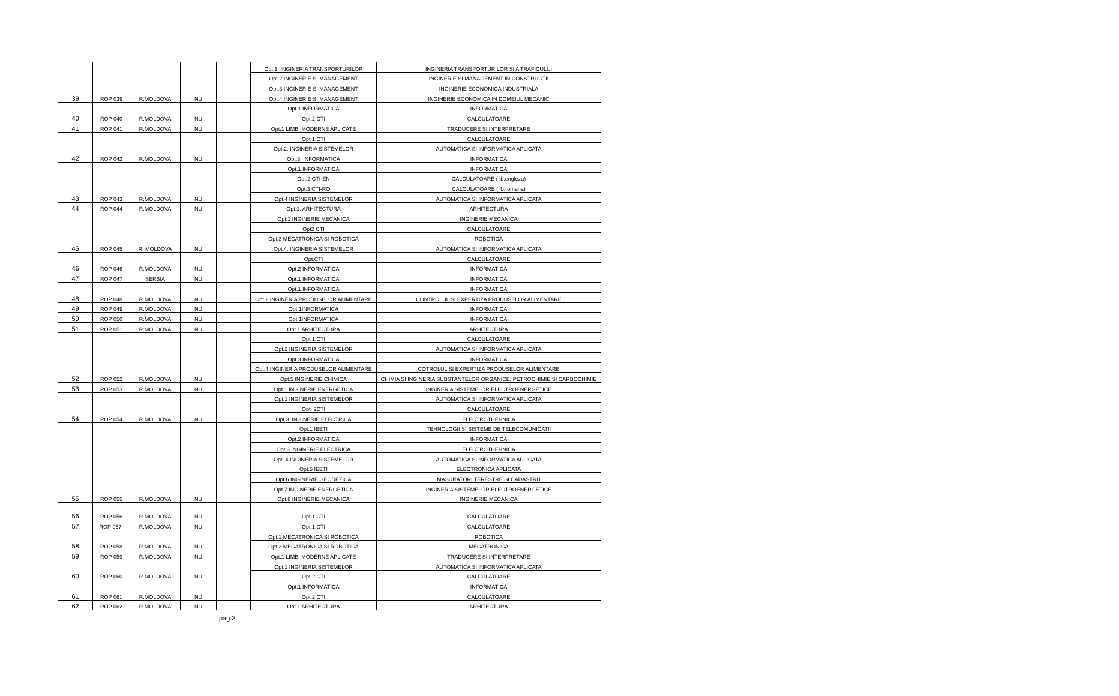| 39 | ROP 039 | R.MOLDOVA | NU | | Opt.1. INGINERIA TRANSPORTURILOR | INGINERIA TRANSPORTURILOR SI A TRAFICULUI |
| | | | | | Opt.2 INGINERIE SI MANAGEMENT | INGINERIE SI MANAGEMENT IN CONSTRUCTII |
| | | | | | Opt.3 INGINERIE SI MANAGEMENT | INGINERIE ECONOMICA INDUSTRIALA |
| | | | | | Opt.4 INGINERIE SI MANAGEMENT | INGINERIE ECONOMICA IN DOMEIUL MECANIC |
| 40 | ROP 040 | R.MOLDOVA | NU | | Opt.1 INFORMATICA | INFORMATICA |
| | | | | | Opt.2 CTI | CALCULATOARE |
| 41 | ROP 041 | R.MOLDOVA | NU | | Opt.1 LIMBI MODERNE APLICATE | TRADUCERE SI INTERPRETARE |
| 42 | ROP 042 | R.MOLDOVA | NU | | Opt.1 CTI | CALCULATOARE |
| | | | | | Opt.2. INGINERIA SISTEMELOR | AUTOMATICA SI INFORMATICA APLICATA |
| | | | | | Opt.3. INFORMATICA | INFORMATICA |
| 43 | ROP 043 | R.MOLDOVA | NU | | Opt.1 INFORMATICA | INFORMATICA |
| | | | | | Opt.2 CTI-EN | CALCULATOARE ( lb.engleza) |
| | | | | | Opt.3 CTI-RO | CALCULATOARE ( lb.romana) |
| | | | | | Opt.4 INGINERIA SISTEMELOR | AUTOMATICA SI INFORMATICA APLICATA |
| 44 | ROP 044 | R.MOLDOVA | NU | | Opt.1. ARHITECTURA | ARHITECTURA |
| 45 | ROP 045 | R. MOLDOVA | NU | | Opt.1 INGINERIE MECANICA | INGINERIE MECANICA |
| | | | | | Opt2 CTI | CALCULATOARE |
| | | | | | Opt.3 MECATRONICA SI ROBOTICA | ROBOTICA |
| | | | | | Opt.4. INGINERIA SISTEMELOR | AUTOMATICA SI INFORMATICA APLICATA |
| 46 | ROP 046 | R.MOLDOVA | NU | | Opt.CTI | CALCULATOARE |
| | | | | | Opt.2 INFORMATICA | INFORMATICA |
| 47 | ROP 047 | SERBIA | NU | | Opt.1 INFORMATICA | INFORMATICA |
| 48 | ROP 048 | R.MOLDOVA | NU | | Opt.1 INFORMATICA | INFORMATICA |
| | | | | | Opt.2 INGINERIA PRODUSELOR ALIMENTARE | CONTROLUL SI EXPERTIZA PRODUSELOR ALIMENTARE |
| 49 | ROP 049 | R.MOLDOVA | NU | | Opt.1INFORMATICA | INFORMATICA |
| 50 | ROP 050 | R.MOLDOVA | NU | | Opt.1INFORMATICA | INFORMATICA |
| 51 | ROP 051 | R.MOLDOVA | NU | | Opt.1 ARHITECTURA | ARHITECTURA |
| 52 | ROP 052 | R.MOLDOVA | NU | | Opt.1 CTI | CALCULATOARE |
| | | | | | Opt.2 INGINERIA SISTEMELOR | AUTOMATICA SI INFORMATICA APLICATA |
| | | | | | Opt.3 INFORMATICA | INFORMATICA |
| | | | | | Opt.4 INGINERIA PRODUSELOR ALIMENTARE | COTROLUL SI EXPERTIZA PRODUSELOR ALIMENTARE |
| | | | | | Opt.5 INGINERIE CHIMICA | CHIMIA SI INGINERIA SUBSTANTELOR ORGANICE, PETROCHIMIE SI CARBOCHIMIE |
| 53 | ROP 053 | R.MOLDOVA | NU | | Opt.1 INGINERIE ENERGETICA | INGINERIA SISTEMELOR ELECTROENERGETICE |
| 54 | ROP 054 | R.MOLDOVA | NU | | Opt.1 INGINERIA SISTEMELOR | AUTOMATICA SI INFORMATICA APLICATA |
| | | | | | Opt. 2CTI | CALCULATOARE |
| | | | | | Opt.3. INGINERIE ELECTRICA | ELECTROTHEHNICA |
| 55 | ROP 055 | R.MOLDOVA | NU | | Opt.1 IEETI | TEHNOLOGII SI SISTEME DE TELECOMUNICATII |
| | | | | | Opt.2 INFORMATICA | INFORMATICA |
| | | | | | Opt.3 INGINERIE ELECTRICA | ELECTROTHEHNICA |
| | | | | | Opt. 4 INGINERIA SISTEMELOR | AUTOMATICA SI INFORMATICA APLICATA |
| | | | | | Opt.5 IEETI | ELECTRONICA APLICATA |
| | | | | | Opt.6 INGINERIE GEODEZICA | MASURATORI TERESTRE SI CADASTRU |
| | | | | | Opt.7 INGINERIE ENERGETICA | INGINERIA SISTEMELOR ELECTROENERGETICE |
| | | | | | Opt.8 INGINERIE MECANICA | INGINERIE MECANICA |
| 56 | ROP 056 | R.MOLDOVA | NU | | Opt.1 CTI | CALCULATOARE |
| 57 | ROP 057- | R.MOLDOVA | NU | | Opt.1 CTI | CALCULATOARE |
| 58 | ROP 058 | R.MOLDOVA | NU | | Opt.1 MECATRONICA SI ROBOTICA | ROBOTICA |
| | | | | | Opt.2 MECATRONICA SI ROBOTICA | MECATRONICA |
| 59 | ROP 059 | R.MOLDOVA | NU | | Opt.1 LIMBI MODERNE APLICATE | TRADUCERE SI INTERPRETARE |
| 60 | ROP 060 | R.MOLDOVA | NU | | Opt.1 INGINERIA SISTEMELOR | AUTOMATICA SI INFORMATICA APLICATA |
| | | | | | Opt.2 CTI | CALCULATOARE |
| 61 | ROP 061 | R.MOLDOVA | NU | | Opt.1 INFORMATICA | INFORMATICA |
| | | | | | Opt.2 CTI | CALCULATOARE |
| 62 | ROP 062 | R.MOLDOVA | NU | | Opt.1 ARHITECTURA | ARHITECTURA |
pag.3